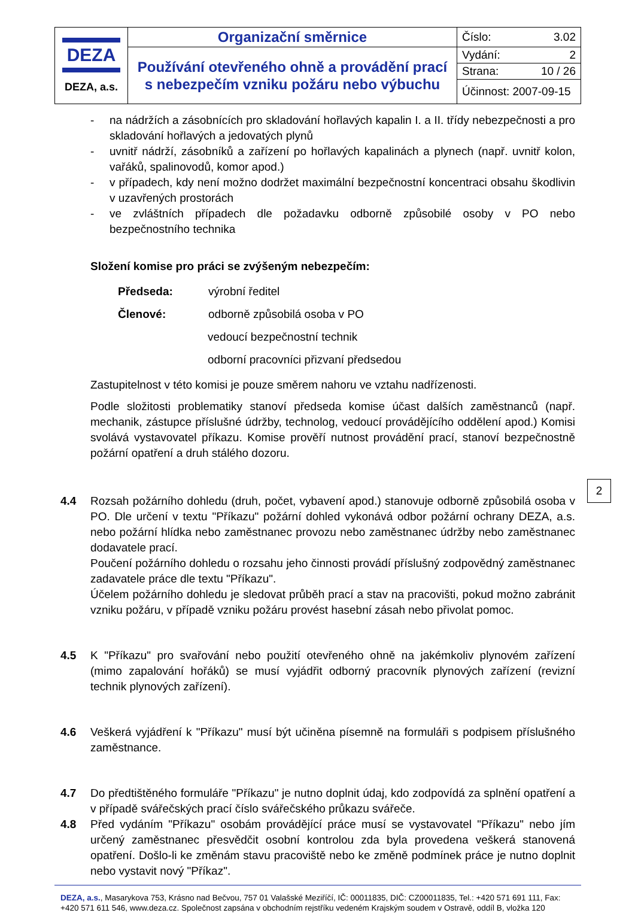| DEZA DEZA, a.s. | Organizační směrnice | Číslo: 3.02 |
| | Používání otevřeného ohně a provádění prací s nebezpečím vzniku požáru nebo výbuchu | Vydání: 2 |
| | | Strana: 10 / 26 |
| | | Účinnost: 2007-09-15 |
- na nádržích a zásobnících pro skladování hořlavých kapalin I. a II. třídy nebezpečnosti a pro skladování hořlavých a jedovatých plynů
- uvnitř nádrží, zásobníků a zařízení po hořlavých kapalinách a plynech (např. uvnitř kolon, vařáků, spalinovodů, komor apod.)
- v případech, kdy není možno dodržet maximální bezpečnostní koncentraci obsahu škodlivin v uzavřených prostorách
- ve zvláštních případech dle požadavku odborně způsobilé osoby v PO nebo bezpečnostního technika
Složení komise pro práci se zvýšeným nebezpečím:
| Předseda: | výrobní ředitel |
| Členové: | odborně způsobilá osoba v PO |
| | vedoucí bezpečnostní technik |
| | odborní pracovníci přizvaní předsedou |
Zastupitelnost v této komisi je pouze směrem nahoru ve vztahu nadřízenosti.
Podle složitosti problematiky stanoví předseda komise účast dalších zaměstnanců (např. mechanik, zástupce příslušné údržby, technolog, vedoucí provádějícího oddělení apod.) Komisi svolává vystavovatel příkazu. Komise prověří nutnost provádění prací, stanoví bezpečnostně požární opatření a druh stálého dozoru.
4.4 Rozsah požárního dohledu (druh, počet, vybavení apod.) stanovuje odborně způsobilá osoba v PO. Dle určení v textu "Příkazu" požární dohled vykonává odbor požární ochrany DEZA, a.s. nebo požární hlídka nebo zaměstnanec provozu nebo zaměstnanec údržby nebo zaměstnanec dodavatele prací.
Poučení požárního dohledu o rozsahu jeho činnosti provádí příslušný zodpovědný zaměstnanec zadavatele práce dle textu "Příkazu".
Účelem požárního dohledu je sledovat průběh prací a stav na pracovišti, pokud možno zabránit vzniku požáru, v případě vzniku požáru provést hasební zásah nebo přivolat pomoc.
4.5 K "Příkazu" pro svařování nebo použití otevřeného ohně na jakémkoliv plynovém zařízení (mimo zapalování hořáků) se musí vyjádřit odborný pracovník plynových zařízení (revizní technik plynových zařízení).
4.6 Veškerá vyjádření k "Příkazu" musí být učiněna písemně na formuláři s podpisem příslušného zaměstnance.
4.7 Do předtištěného formuláře "Příkazu" je nutno doplnit údaj, kdo zodpovídá za splnění opatření a v případě svářečských prací číslo svářečského průkazu svářeče.
4.8 Před vydáním "Příkazu" osobám provádějící práce musí se vystavovatel "Příkazu" nebo jím určený zaměstnanec přesvědčit osobní kontrolou zda byla provedena veškerá stanovená opatření. Došlo-li ke změnám stavu pracoviště nebo ke změně podmínek práce je nutno doplnit nebo vystavit nový "Příkaz".
DEZA, a.s., Masarykova 753, Krásno nad Bečvou, 757 01 Valašské Meziříčí, IČ: 00011835, DIČ: CZ00011835, Tel.: +420 571 691 111, Fax: +420 571 611 546, www.deza.cz. Společnost zapsána v obchodním rejstříku vedeném Krajským soudem v Ostravě, oddíl B, vložka 120
2